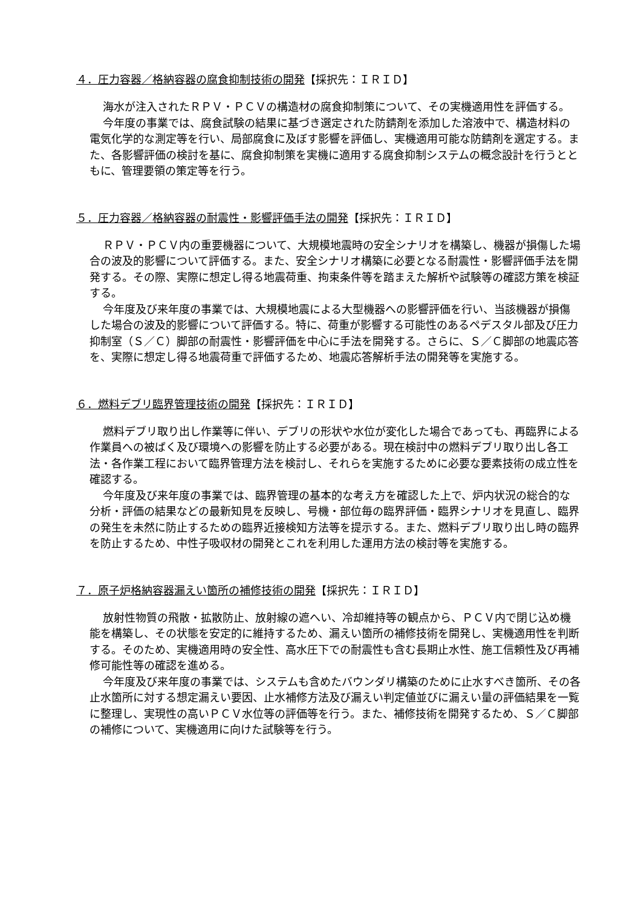４．圧力容器／格納容器の腐食抑制技術の開発【採択先：ＩＲＩＤ】
海水が注入されたＲＰＶ・ＰＣＶの構造材の腐食抑制策について、その実機適用性を評価する。
今年度の事業では、腐食試験の結果に基づき選定された防錆剤を添加した溶液中で、構造材料の電気化学的な測定等を行い、局部腐食に及ぼす影響を評価し、実機適用可能な防錆剤を選定する。また、各影響評価の検討を基に、腐食抑制策を実機に適用する腐食抑制システムの概念設計を行うとともに、管理要領の策定等を行う。
５．圧力容器／格納容器の耐震性・影響評価手法の開発【採択先：ＩＲＩＤ】
ＲＰＶ・ＰＣＶ内の重要機器について、大規模地震時の安全シナリオを構築し、機器が損傷した場合の波及的影響について評価する。また、安全シナリオ構築に必要となる耐震性・影響評価手法を開発する。その際、実際に想定し得る地震荷重、拘束条件等を踏まえた解析や試験等の確認方策を検証する。
今年度及び来年度の事業では、大規模地震による大型機器への影響評価を行い、当該機器が損傷した場合の波及的影響について評価する。特に、荷重が影響する可能性のあるペデスタル部及び圧力抑制室（Ｓ／Ｃ）脚部の耐震性・影響評価を中心に手法を開発する。さらに、Ｓ／Ｃ脚部の地震応答を、実際に想定し得る地震荷重で評価するため、地震応答解析手法の開発等を実施する。
６．燃料デブリ臨界管理技術の開発【採択先：ＩＲＩＤ】
燃料デブリ取り出し作業等に伴い、デブリの形状や水位が変化した場合であっても、再臨界による作業員への被ばく及び環境への影響を防止する必要がある。現在検討中の燃料デブリ取り出し各工法・各作業工程において臨界管理方法を検討し、それらを実施するために必要な要素技術の成立性を確認する。
今年度及び来年度の事業では、臨界管理の基本的な考え方を確認した上で、炉内状況の総合的な分析・評価の結果などの最新知見を反映し、号機・部位毎の臨界評価・臨界シナリオを見直し、臨界の発生を未然に防止するための臨界近接検知方法等を提示する。また、燃料デブリ取り出し時の臨界を防止するため、中性子吸収材の開発とこれを利用した運用方法の検討等を実施する。
７．原子炉格納容器漏えい箇所の補修技術の開発【採択先：ＩＲＩＤ】
放射性物質の飛散・拡散防止、放射線の遮へい、冷却維持等の観点から、ＰＣＶ内で閉じ込め機能を構築し、その状態を安定的に維持するため、漏えい箇所の補修技術を開発し、実機適用性を判断する。そのため、実機適用時の安全性、高水圧下での耐震性も含む長期止水性、施工信頼性及び再補修可能性等の確認を進める。
今年度及び来年度の事業では、システムも含めたバウンダリ構築のために止水すべき箇所、その各止水箇所に対する想定漏えい要因、止水補修方法及び漏えい判定値並びに漏えい量の評価結果を一覧に整理し、実現性の高いＰＣＶ水位等の評価等を行う。また、補修技術を開発するため、Ｓ／Ｃ脚部の補修について、実機適用に向けた試験等を行う。